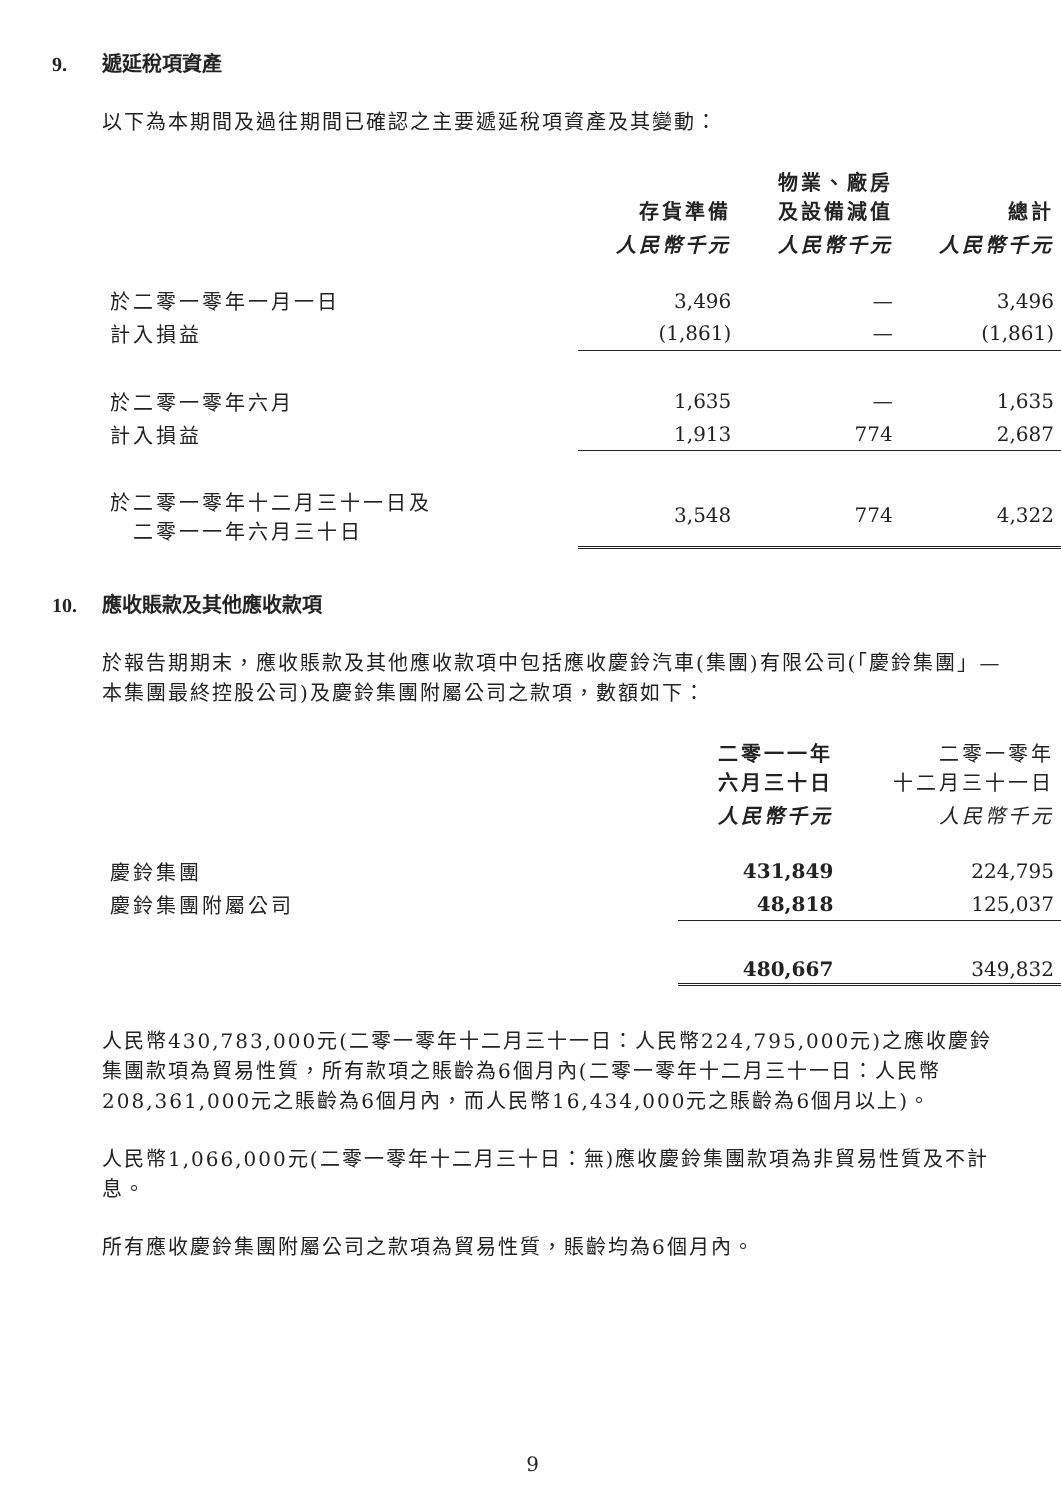9. 遞延稅項資產
以下為本期間及過往期間已確認之主要遞延稅項資產及其變動：
| | 存貨準備 | 物業、廠房 及設備減值 | 總計 |
| --- | --- | --- | --- |
| | 人民幣千元 | 人民幣千元 | 人民幣千元 |
| 於二零一零年一月一日 | 3,496 | — | 3,496 |
| 計入損益 | (1,861) | — | (1,861) |
| 於二零一零年六月 | 1,635 | — | 1,635 |
| 計入損益 | 1,913 | 774 | 2,687 |
| 於二零一零年十二月三十一日及 二零一一年六月三十日 | 3,548 | 774 | 4,322 |
10. 應收賬款及其他應收款項
於報告期期末，應收賬款及其他應收款項中包括應收慶鈴汽車(集團)有限公司(「慶鈴集團」—本集團最終控股公司)及慶鈴集團附屬公司之款項，數額如下：
| | 二零一一年 六月三十日 | 二零一零年 十二月三十一日 |
| --- | --- | --- |
| | 人民幣千元 | 人民幣千元 |
| 慶鈴集團 | 431,849 | 224,795 |
| 慶鈴集團附屬公司 | 48,818 | 125,037 |
| | 480,667 | 349,832 |
人民幣430,783,000元(二零一零年十二月三十一日：人民幣224,795,000元)之應收慶鈴集團款項為貿易性質，所有款項之賬齡為6個月內(二零一零年十二月三十一日：人民幣208,361,000元之賬齡為6個月內，而人民幣16,434,000元之賬齡為6個月以上)。
人民幣1,066,000元(二零一零年十二月三十日：無)應收慶鈴集團款項為非貿易性質及不計息。
所有應收慶鈴集團附屬公司之款項為貿易性質，賬齡均為6個月內。
9